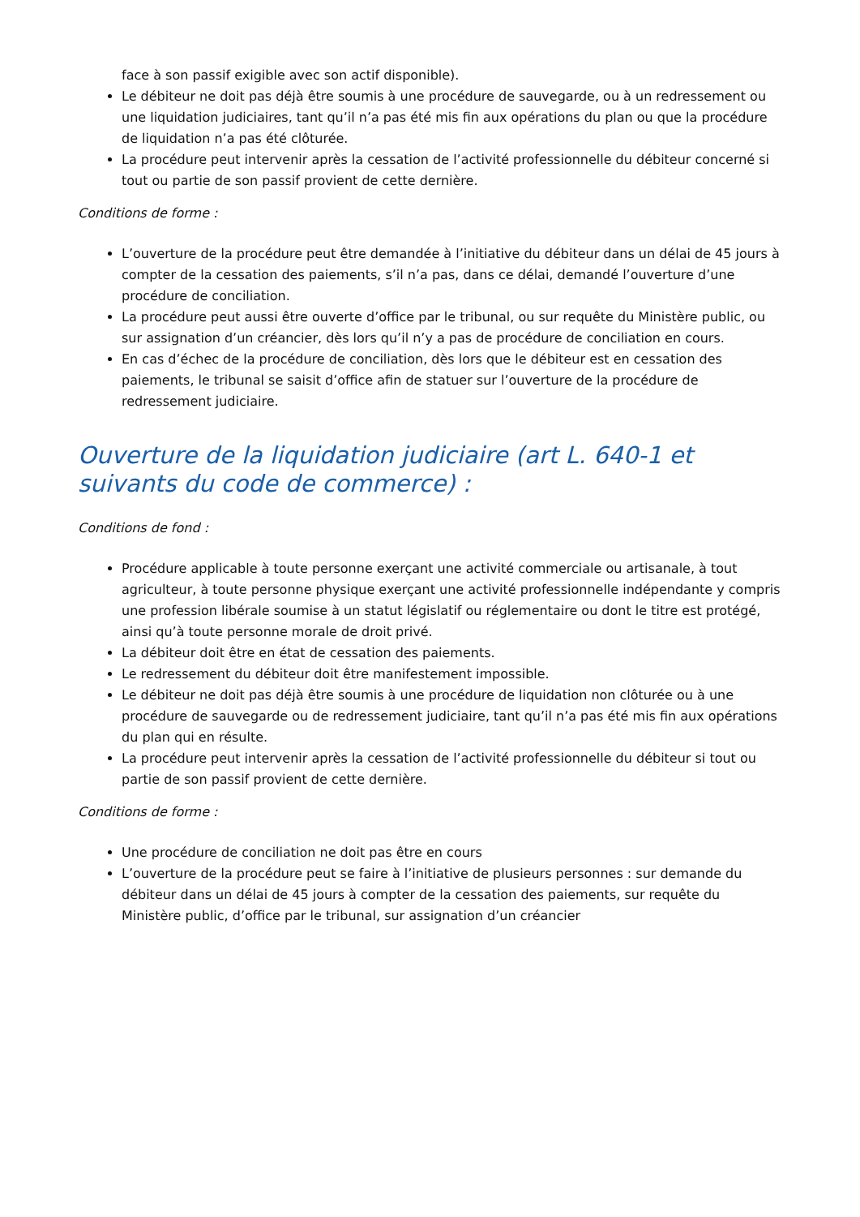face à son passif exigible avec son actif disponible).
Le débiteur ne doit pas déjà être soumis à une procédure de sauvegarde, ou à un redressement ou une liquidation judiciaires, tant qu’il n’a pas été mis fin aux opérations du plan ou que la procédure de liquidation n’a pas été clôturée.
La procédure peut intervenir après la cessation de l’activité professionnelle du débiteur concerné si tout ou partie de son passif provient de cette dernière.
Conditions de forme :
L’ouverture de la procédure peut être demandée à l’initiative du débiteur dans un délai de 45 jours à compter de la cessation des paiements, s’il n’a pas, dans ce délai, demandé l’ouverture d’une procédure de conciliation.
La procédure peut aussi être ouverte d’office par le tribunal, ou sur requête du Ministère public, ou sur assignation d’un créancier, dès lors qu’il n’y a pas de procédure de conciliation en cours.
En cas d’échec de la procédure de conciliation, dès lors que le débiteur est en cessation des paiements, le tribunal se saisit d’office afin de statuer sur l’ouverture de la procédure de redressement judiciaire.
Ouverture de la liquidation judiciaire (art L. 640-1 et suivants du code de commerce) :
Conditions de fond :
Procédure applicable à toute personne exerçant une activité commerciale ou artisanale, à tout agriculteur, à toute personne physique exerçant une activité professionnelle indépendante y compris une profession libérale soumise à un statut législatif ou réglementaire ou dont le titre est protégé, ainsi qu’à toute personne morale de droit privé.
La débiteur doit être en état de cessation des paiements.
Le redressement du débiteur doit être manifestement impossible.
Le débiteur ne doit pas déjà être soumis à une procédure de liquidation non clôturée ou à une procédure de sauvegarde ou de redressement judiciaire, tant qu’il n’a pas été mis fin aux opérations du plan qui en résulte.
La procédure peut intervenir après la cessation de l’activité professionnelle du débiteur si tout ou partie de son passif provient de cette dernière.
Conditions de forme :
Une procédure de conciliation ne doit pas être en cours
L’ouverture de la procédure peut se faire à l’initiative de plusieurs personnes : sur demande du débiteur dans un délai de 45 jours à compter de la cessation des paiements, sur requête du Ministère public, d’office par le tribunal, sur assignation d’un créancier